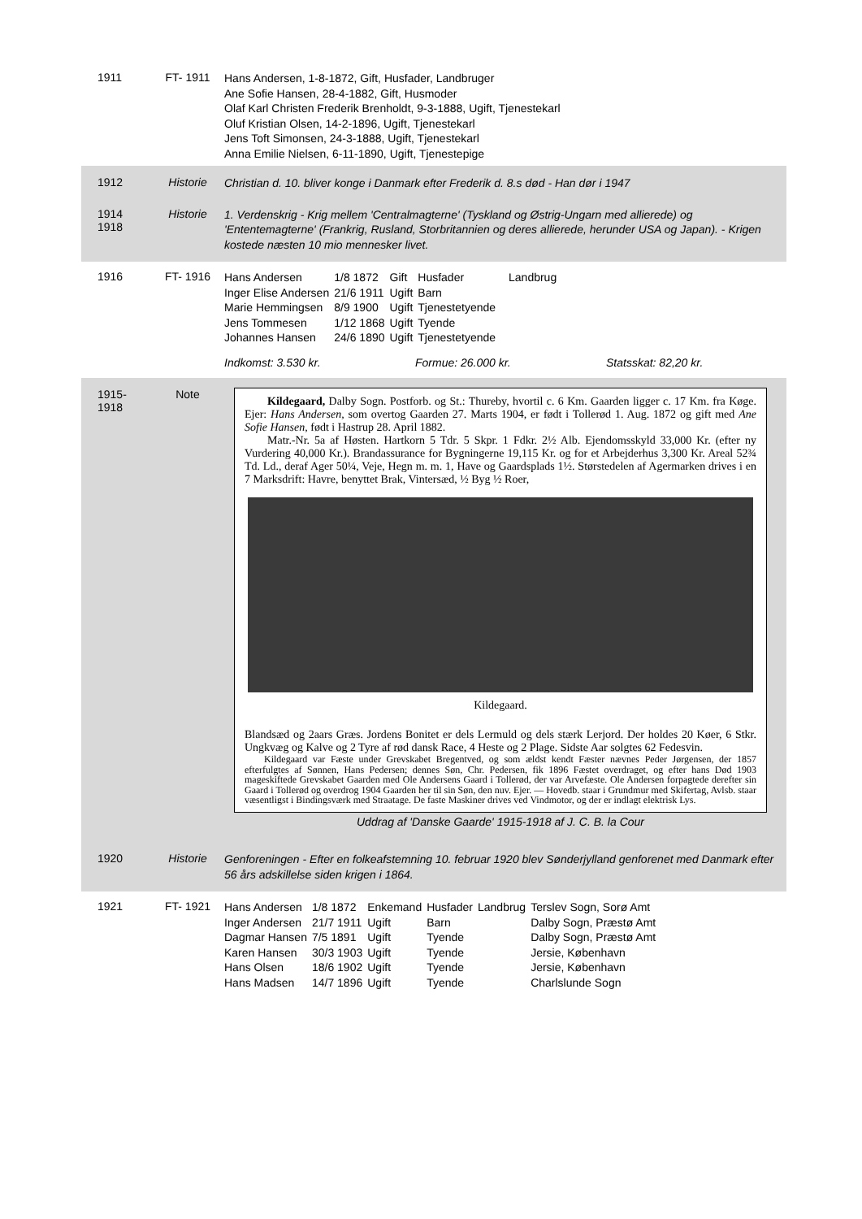1911 FT- 1911
Hans Andersen, 1-8-1872, Gift, Husfader, Landbruger
Ane Sofie Hansen, 28-4-1882, Gift, Husmoder
Olaf Karl Christen Frederik Brenholdt, 9-3-1888, Ugift, Tjenestekarl
Oluf Kristian Olsen, 14-2-1896, Ugift, Tjenestekarl
Jens Toft Simonsen, 24-3-1888, Ugift, Tjenestekarl
Anna Emilie Nielsen, 6-11-1890, Ugift, Tjenestepige
1912 Historie
Christian d. 10. bliver konge i Danmark efter Frederik d. 8.s død - Han dør i 1947
1914
1918
Historie
1. Verdenskrig - Krig mellem 'Centralmagterne' (Tyskland og Østrig-Ungarn med allierede) og 'Ententemagterne' (Frankrig, Rusland, Storbritannien og deres allierede, herunder USA og Japan). - Krigen kostede næsten 10 mio mennesker livet.
1916 FT- 1916
| Hans Andersen | 1/8 1872 | Gift | Husfader | Landbrug |
| Inger Elise Andersen | 21/6 1911 | Ugift | Barn | |
| Marie Hemmingsen | 8/9 1900 | Ugift | Tjenestetyende | |
| Jens Tommesen | 1/12 1868 | Ugift | Tyende | |
| Johannes Hansen | 24/6 1890 | Ugift | Tjenestetyende | |
Indkomst: 3.530 kr. Formue: 26.000 kr. Statsskat: 82,20 kr.
1915-
1918
Note
Kildegaard, Dalby Sogn. Postforb. og St.: Thureby, hvortil c. 6 Km. Gaarden ligger c. 17 Km. fra Køge. Ejer: Hans Andersen, som overtog Gaarden 27. Marts 1904, er født i Tollerød 1. Aug. 1872 og gift med Ane Sofie Hansen, født i Hastrup 28. April 1882.
Matr.-Nr. 5a af Høsten. Hartkorn 5 Tdr. 5 Skpr. 1 Fdkr. 2½ Alb. Ejendomsskyld 33,000 Kr. (efter ny Vurdering 40,000 Kr.). Brandassurance for Bygningerne 19,115 Kr. og for et Arbejderhus 3,300 Kr. Areal 52¾ Td. Ld., deraf Ager 50¼, Veje, Hegn m. m. 1, Have og Gaardsplads 1½. Størstedelen af Agermarken drives i en 7 Marksdrift: Havre, benyttet Brak, Vintersæd, ½ Byg ½ Roer,
Kildegaard.
Blandsæd og 2aars Græs. Jordens Bonitet er dels Lermuld og dels stærk Lerjord. Der holdes 20 Køer, 6 Stkr. Ungkvæg og Kalve og 2 Tyre af rød dansk Race, 4 Heste og 2 Plage. Sidste Aar solgtes 62 Fedesvin.
Kildegaard var Fæste under Grevskabet Bregentved, og som ældst kendt Fæster nævnes Peder Jørgensen, der 1857 efterfulgtes af Sønnen, Hans Pedersen; dennes Søn, Chr. Pedersen, fik 1896 Fæstet overdraget, og efter hans Død 1903 mageskiftede Grevskabet Gaarden med Ole Andersens Gaard i Tollerød, der var Arvefæste. Ole Andersen forpagtede derefter sin Gaard i Tollerød og overdrog 1904 Gaarden her til sin Søn, den nuv. Ejer. — Hovedb. staar i Grundmur med Skifertag, Avlsb. staar væsentligst i Bindingsværk med Straatage. De faste Maskiner drives ved Vindmotor, og der er indlagt elektrisk Lys.
Uddrag af 'Danske Gaarde' 1915-1918 af J. C. B. la Cour
1920 Historie
Genforeningen - Efter en folkeafstemning 10. februar 1920 blev Sønderjylland genforenet med Danmark efter 56 års adskillelse siden krigen i 1864.
1921 FT- 1921
| Hans Andersen | 1/8 1872 | Enkemand | Husfader | Landbrug | Terslev Sogn, Sorø Amt |
| Inger Andersen | 21/7 1911 | Ugift | Barn | | Dalby Sogn, Præstø Amt |
| Dagmar Hansen | 7/5 1891 | Ugift | Tyende | | Dalby Sogn, Præstø Amt |
| Karen Hansen | 30/3 1903 | Ugift | Tyende | | Jersie, København |
| Hans Olsen | 18/6 1902 | Ugift | Tyende | | Jersie, København |
| Hans Madsen | 14/7 1896 | Ugift | Tyende | | Charlslunde Sogn |